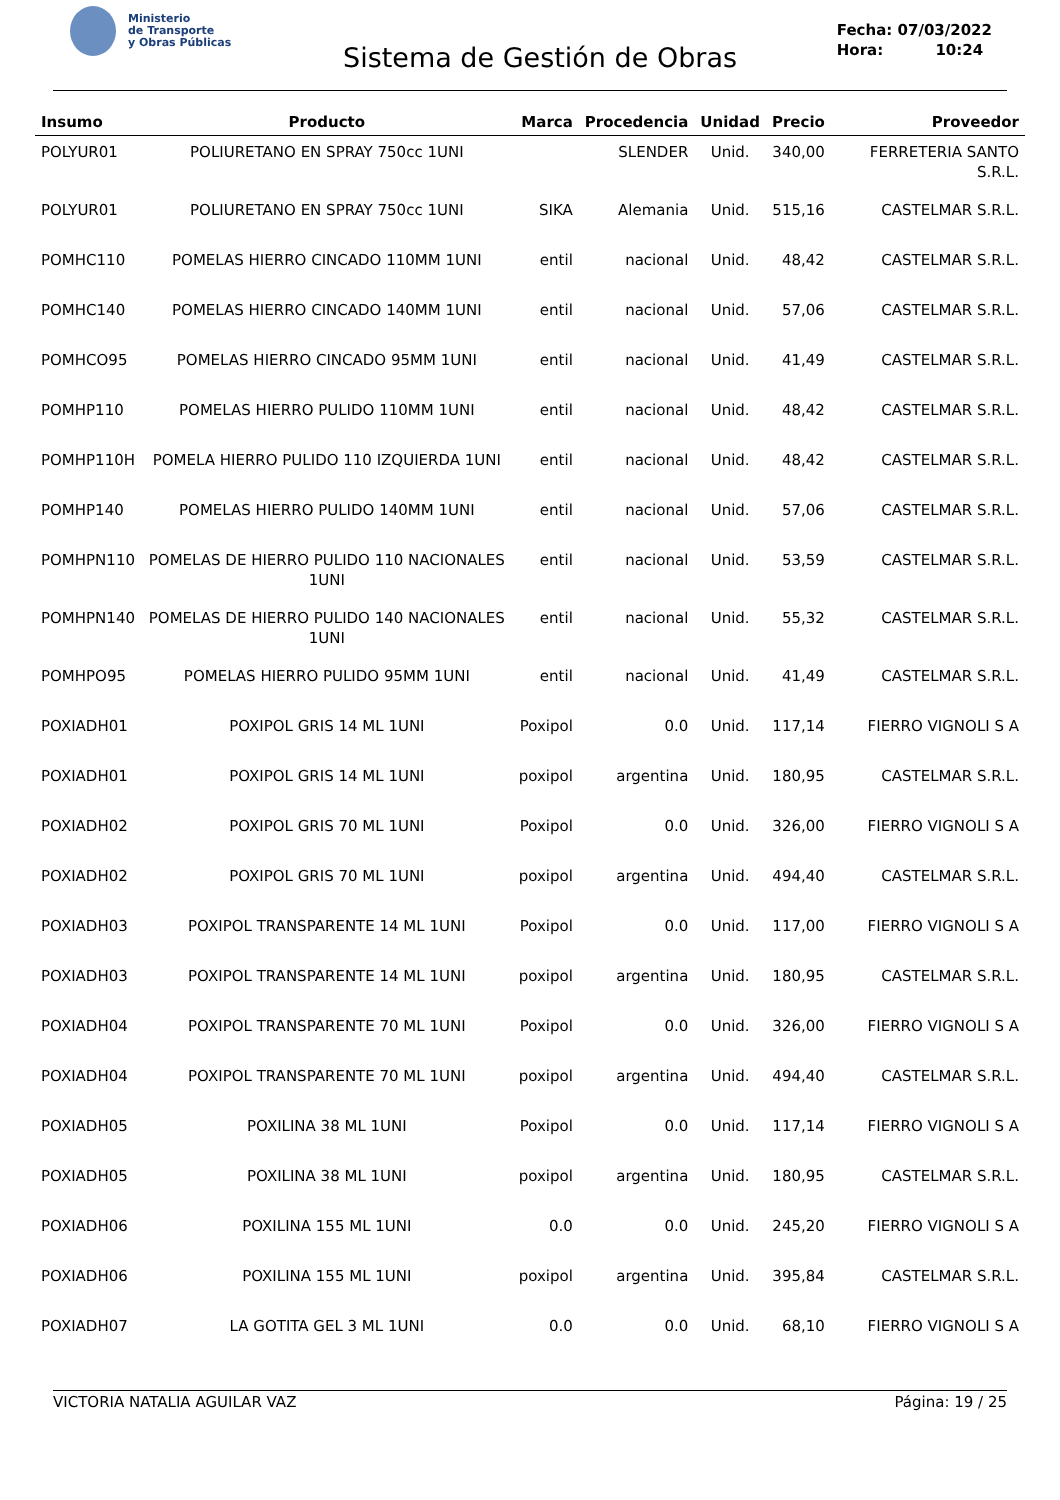Ministerio
de Transporte
y Obras Públicas
Sistema de Gestión de Obras
Fecha: 07/03/2022
Hora: 10:24
| Insumo | Producto | Marca | Procedencia | Unidad | Precio | Proveedor |
| --- | --- | --- | --- | --- | --- | --- |
| POLYUR01 | POLIURETANO EN SPRAY 750cc 1UNI | | SLENDER | Unid. | 340,00 | FERRETERIA SANTO S.R.L. |
| POLYUR01 | POLIURETANO EN SPRAY 750cc 1UNI | SIKA | Alemania | Unid. | 515,16 | CASTELMAR S.R.L. |
| POMHC110 | POMELAS HIERRO CINCADO 110MM 1UNI | entil | nacional | Unid. | 48,42 | CASTELMAR S.R.L. |
| POMHC140 | POMELAS HIERRO CINCADO 140MM 1UNI | entil | nacional | Unid. | 57,06 | CASTELMAR S.R.L. |
| POMHCO95 | POMELAS HIERRO CINCADO 95MM 1UNI | entil | nacional | Unid. | 41,49 | CASTELMAR S.R.L. |
| POMHP110 | POMELAS HIERRO PULIDO 110MM 1UNI | entil | nacional | Unid. | 48,42 | CASTELMAR S.R.L. |
| POMHP110H | POMELA HIERRO PULIDO 110 IZQUIERDA 1UNI | entil | nacional | Unid. | 48,42 | CASTELMAR S.R.L. |
| POMHP140 | POMELAS HIERRO PULIDO 140MM 1UNI | entil | nacional | Unid. | 57,06 | CASTELMAR S.R.L. |
| POMHPN110 | POMELAS DE HIERRO PULIDO 110 NACIONALES 1UNI | entil | nacional | Unid. | 53,59 | CASTELMAR S.R.L. |
| POMHPN140 | POMELAS DE HIERRO PULIDO 140 NACIONALES 1UNI | entil | nacional | Unid. | 55,32 | CASTELMAR S.R.L. |
| POMHPO95 | POMELAS HIERRO PULIDO 95MM 1UNI | entil | nacional | Unid. | 41,49 | CASTELMAR S.R.L. |
| POXIADH01 | POXIPOL GRIS 14 ML 1UNI | Poxipol | 0.0 | Unid. | 117,14 | FIERRO VIGNOLI S A |
| POXIADH01 | POXIPOL GRIS 14 ML 1UNI | poxipol | argentina | Unid. | 180,95 | CASTELMAR S.R.L. |
| POXIADH02 | POXIPOL GRIS 70 ML 1UNI | Poxipol | 0.0 | Unid. | 326,00 | FIERRO VIGNOLI S A |
| POXIADH02 | POXIPOL GRIS 70 ML 1UNI | poxipol | argentina | Unid. | 494,40 | CASTELMAR S.R.L. |
| POXIADH03 | POXIPOL TRANSPARENTE 14 ML 1UNI | Poxipol | 0.0 | Unid. | 117,00 | FIERRO VIGNOLI S A |
| POXIADH03 | POXIPOL TRANSPARENTE 14 ML 1UNI | poxipol | argentina | Unid. | 180,95 | CASTELMAR S.R.L. |
| POXIADH04 | POXIPOL TRANSPARENTE 70 ML 1UNI | Poxipol | 0.0 | Unid. | 326,00 | FIERRO VIGNOLI S A |
| POXIADH04 | POXIPOL TRANSPARENTE 70 ML 1UNI | poxipol | argentina | Unid. | 494,40 | CASTELMAR S.R.L. |
| POXIADH05 | POXILINA 38 ML 1UNI | Poxipol | 0.0 | Unid. | 117,14 | FIERRO VIGNOLI S A |
| POXIADH05 | POXILINA 38 ML 1UNI | poxipol | argentina | Unid. | 180,95 | CASTELMAR S.R.L. |
| POXIADH06 | POXILINA 155 ML 1UNI | 0.0 | 0.0 | Unid. | 245,20 | FIERRO VIGNOLI S A |
| POXIADH06 | POXILINA 155 ML 1UNI | poxipol | argentina | Unid. | 395,84 | CASTELMAR S.R.L. |
| POXIADH07 | LA GOTITA GEL 3 ML 1UNI | 0.0 | 0.0 | Unid. | 68,10 | FIERRO VIGNOLI S A |
VICTORIA NATALIA AGUILAR VAZ Página: 19 / 25